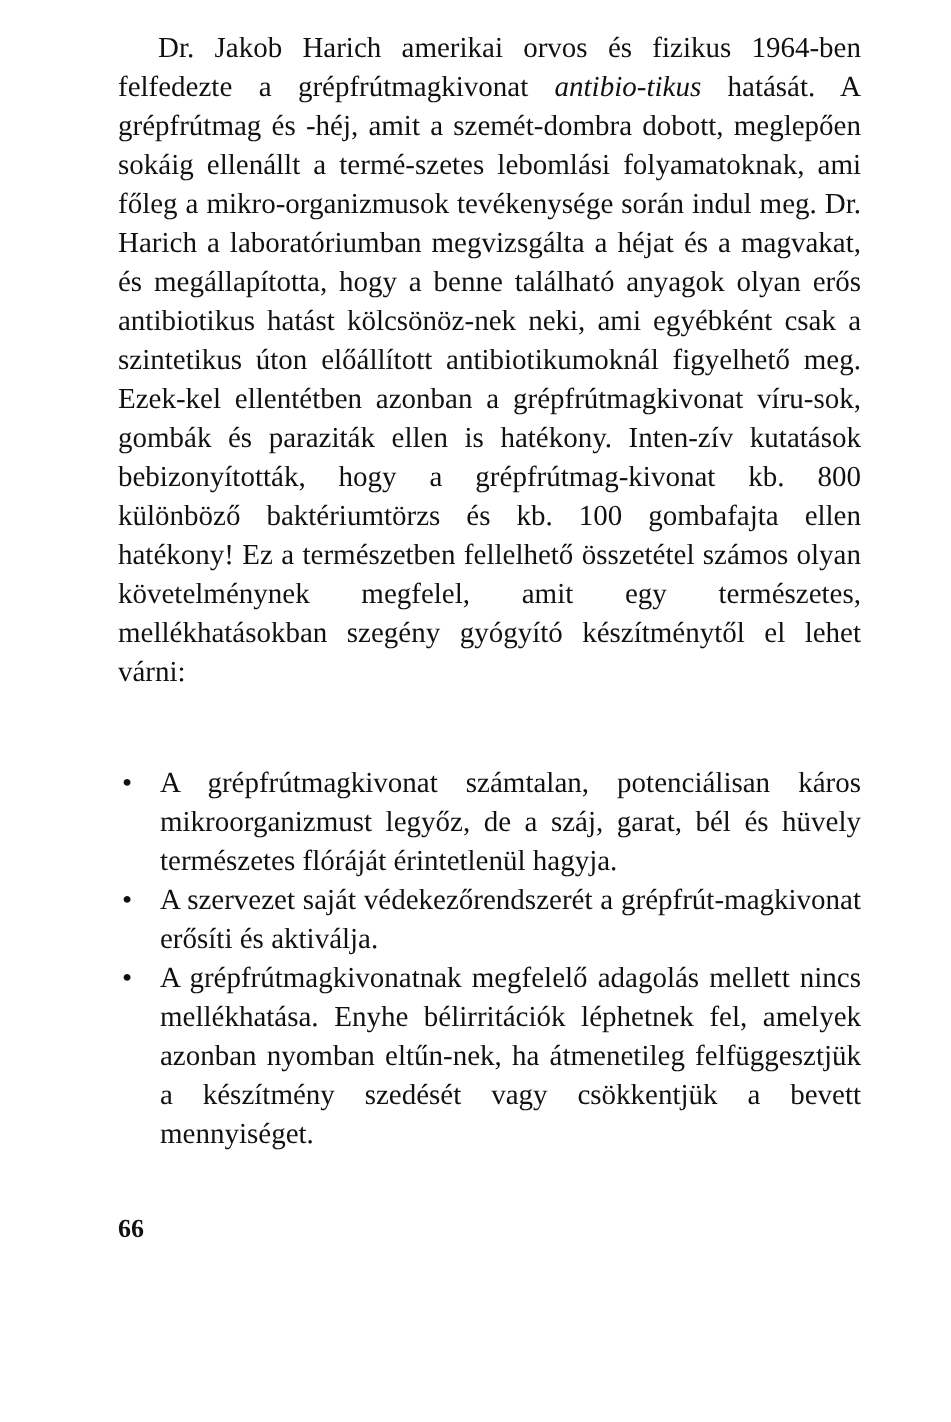Dr. Jakob Harich amerikai orvos és fizikus 1964-ben felfedezte a grépfrútmagkivonat antibio-tikus hatását. A grépfrútmag és -héj, amit a szemét-dombra dobott, meglepően sokáig ellenállt a termé-szetes lebomlási folyamatoknak, ami főleg a mikro-organizmusok tevékenysége során indul meg. Dr. Harich a laboratóriumban megvizsgálta a héjat és a magvakat, és megállapította, hogy a benne található anyagok olyan erős antibiotikus hatást kölcsönöz-nek neki, ami egyébként csak a szintetikus úton előállított antibiotikumoknál figyelhető meg. Ezek-kel ellentétben azonban a grépfrútmagkivonat víru-sok, gombák és paraziták ellen is hatékony. Inten-zív kutatások bebizonyították, hogy a grépfrútmag-kivonat kb. 800 különböző baktériumtörzs és kb. 100 gombafajta ellen hatékony! Ez a természetben fellelhető összetétel számos olyan követelménynek megfelel, amit egy természetes, mellékhatásokban szegény gyógyító készítménytől el lehet várni:
• A grépfrútmagkivonat számtalan, potenciálisan káros mikroorganizmust legyőz, de a száj, garat, bél és hüvely természetes flóráját érintetlenül hagyja.
• A szervezet saját védekezőrendszerét a grépfrút-magkivonat erősíti és aktiválja.
• A grépfrútmagkivonatnak megfelelő adagolás mellett nincs mellékhatása. Enyhe bélirritációk léphetnek fel, amelyek azonban nyomban eltűn-nek, ha átmenetileg felfüggesztjük a készítmény szedését vagy csökkentjük a bevett mennyiséget.
66